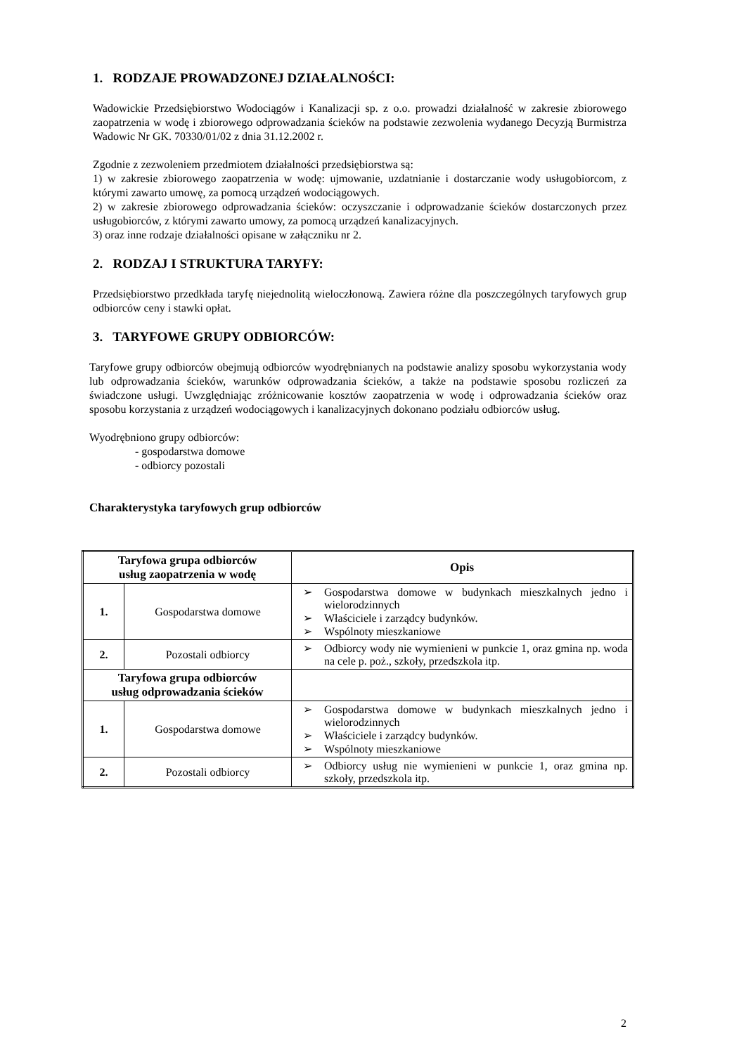1. RODZAJE PROWADZONEJ DZIAŁALNOŚCI:
Wadowickie Przedsiębiorstwo Wodociągów i Kanalizacji sp. z o.o. prowadzi działalność w zakresie zbiorowego zaopatrzenia w wodę i zbiorowego odprowadzania ścieków na podstawie zezwolenia wydanego Decyzją Burmistrza Wadowic Nr GK. 70330/01/02 z dnia 31.12.2002 r.
Zgodnie z zezwoleniem przedmiotem działalności przedsiębiorstwa są:
1) w zakresie zbiorowego zaopatrzenia w wodę: ujmowanie, uzdatnianie i dostarczanie wody usługobiorcom, z którymi zawarto umowę, za pomocą urządzeń wodociągowych.
2) w zakresie zbiorowego odprowadzania ścieków: oczyszczanie i odprowadzanie ścieków dostarczonych przez usługobiorców, z którymi zawarto umowy, za pomocą urządzeń kanalizacyjnych.
3) oraz inne rodzaje działalności opisane w załączniku nr 2.
2. RODZAJ I STRUKTURA TARYFY:
Przedsiębiorstwo przedkłada taryfę niejednolitą wieloczłonową. Zawiera różne dla poszczególnych taryfowych grup odbiorców ceny i stawki opłat.
3. TARYFOWE GRUPY ODBIORCÓW:
Taryfowe grupy odbiorców obejmują odbiorców wyodrębnianych na podstawie analizy sposobu wykorzystania wody lub odprowadzania ścieków, warunków odprowadzania ścieków, a także na podstawie sposobu rozliczeń za świadczone usługi. Uwzględniając zróżnicowanie kosztów zaopatrzenia w wodę i odprowadzania ścieków oraz sposobu korzystania z urządzeń wodociągowych i kanalizacyjnych dokonano podziału odbiorców usług.
Wyodrębniono grupy odbiorców:
- gospodarstwa domowe
- odbiorcy pozostali
Charakterystyka taryfowych grup odbiorców
| Taryfowa grupa odbiorców usług zaopatrzenia w wodę | | Opis |
| --- | --- | --- |
| 1. | Gospodarstwa domowe | ➢ Gospodarstwa domowe w budynkach mieszkalnych jedno i wielorodzinnych ➢ Właściciele i zarządcy budynków. ➢ Wspólnoty mieszkaniowe |
| 2. | Pozostali odbiorcy | ➢ Odbiorcy wody nie wymienieni w punkcie 1, oraz gmina np. woda na cele p. poż., szkoły, przedszkola itp. |
| Taryfowa grupa odbiorców usług odprowadzania ścieków | | |
| 1. | Gospodarstwa domowe | ➢ Gospodarstwa domowe w budynkach mieszkalnych jedno i wielorodzinnych ➢ Właściciele i zarządcy budynków. ➢ Wspólnoty mieszkaniowe |
| 2. | Pozostali odbiorcy | ➢ Odbiorcy usług nie wymienieni w punkcie 1, oraz gmina np. szkoły, przedszkola itp. |
2